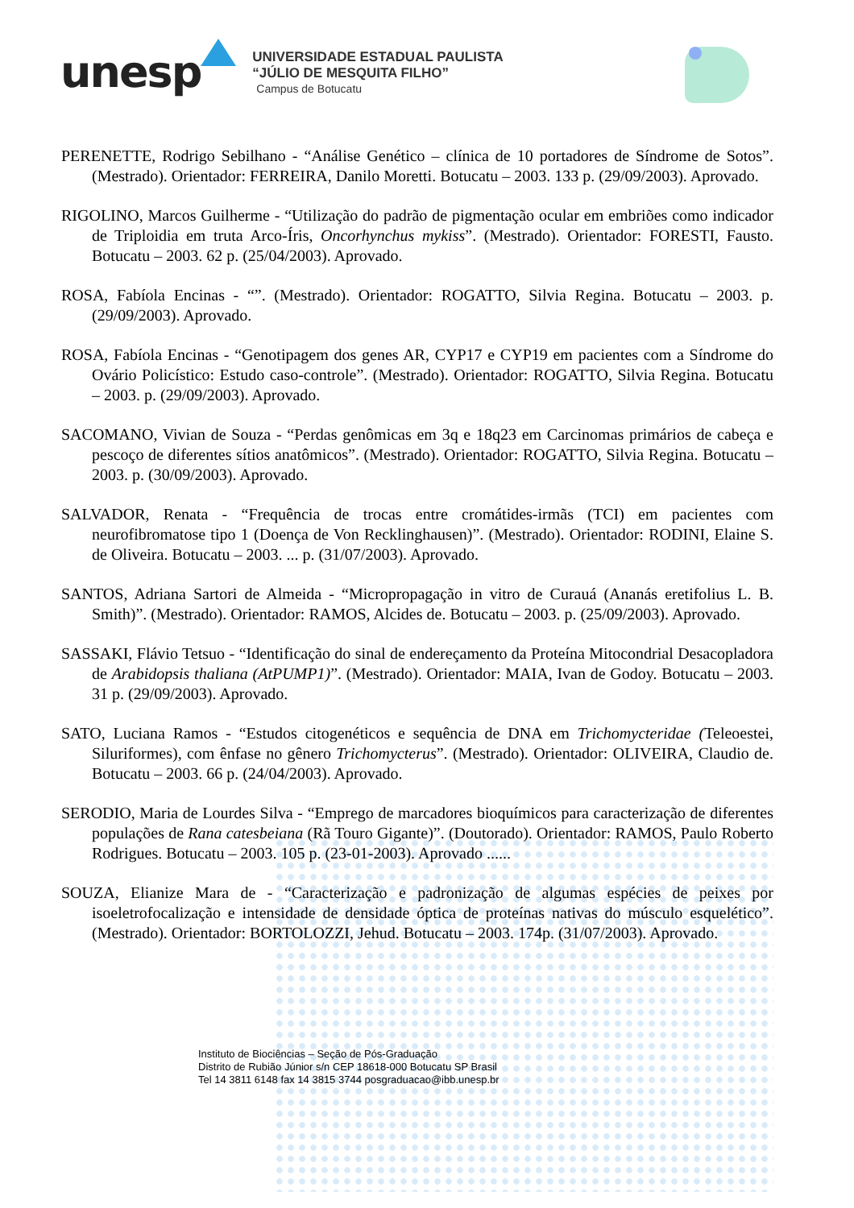unesp
UNIVERSIDADE ESTADUAL PAULISTA
“JÚLIO DE MESQUITA FILHO”
Campus de Botucatu
PERENETTE, Rodrigo Sebilhano - “Análise Genético – clínica de 10 portadores de Síndrome de Sotos”. (Mestrado). Orientador: FERREIRA, Danilo Moretti. Botucatu – 2003. 133 p. (29/09/2003). Aprovado.
RIGOLINO, Marcos Guilherme - “Utilização do padrão de pigmentação ocular em embriões como indicador de Triploidia em truta Arco-Íris, Oncorhynchus mykiss”. (Mestrado). Orientador: FORESTI, Fausto. Botucatu – 2003. 62 p. (25/04/2003). Aprovado.
ROSA, Fabíola Encinas - “”. (Mestrado). Orientador: ROGATTO, Silvia Regina. Botucatu – 2003. p. (29/09/2003). Aprovado.
ROSA, Fabíola Encinas - “Genotipagem dos genes AR, CYP17 e CYP19 em pacientes com a Síndrome do Ovário Policístico: Estudo caso-controle”. (Mestrado). Orientador: ROGATTO, Silvia Regina. Botucatu – 2003. p. (29/09/2003). Aprovado.
SACOMANO, Vivian de Souza - “Perdas genômicas em 3q e 18q23 em Carcinomas primários de cabeça e pescoço de diferentes sítios anatômicos”. (Mestrado). Orientador: ROGATTO, Silvia Regina. Botucatu – 2003. p. (30/09/2003). Aprovado.
SALVADOR, Renata - “Frequência de trocas entre cromátides-irmãs (TCI) em pacientes com neurofibromatose tipo 1 (Doença de Von Recklinghausen)”. (Mestrado). Orientador: RODINI, Elaine S. de Oliveira. Botucatu – 2003. ... p. (31/07/2003). Aprovado.
SANTOS, Adriana Sartori de Almeida - “Micropropagação in vitro de Curauá (Ananás eretifolius L. B. Smith)”. (Mestrado). Orientador: RAMOS, Alcides de. Botucatu – 2003. p. (25/09/2003). Aprovado.
SASSAKI, Flávio Tetsuo - “Identificação do sinal de endereçamento da Proteína Mitocondrial Desacopladora de Arabidopsis thaliana (AtPUMP1)”. (Mestrado). Orientador: MAIA, Ivan de Godoy. Botucatu – 2003. 31 p. (29/09/2003). Aprovado.
SATO, Luciana Ramos - “Estudos citogenéticos e sequência de DNA em Trichomycteridae (Teleoestei, Siluriformes), com ênfase no gênero Trichomycterus”. (Mestrado). Orientador: OLIVEIRA, Claudio de. Botucatu – 2003. 66 p. (24/04/2003). Aprovado.
SERODIO, Maria de Lourdes Silva - “Emprego de marcadores bioquímicos para caracterização de diferentes populações de Rana catesbeiana (Rã Touro Gigante)”. (Doutorado). Orientador: RAMOS, Paulo Roberto Rodrigues. Botucatu – 2003. 105 p. (23-01-2003). Aprovado ......
SOUZA, Elianize Mara de - “Caracterização e padronização de algumas espécies de peixes por isoeletrofocalização e intensidade de densidade óptica de proteínas nativas do músculo esquelético”. (Mestrado). Orientador: BORTOLOZZI, Jehud. Botucatu – 2003. 174p. (31/07/2003). Aprovado.
Instituto de Biociências – Seção de Pós-Graduação
Distrito de Rubião Júnior s/n CEP 18618-000 Botucatu SP Brasil
Tel 14 3811 6148 fax 14 3815 3744 posgraduacao@ibb.unesp.br